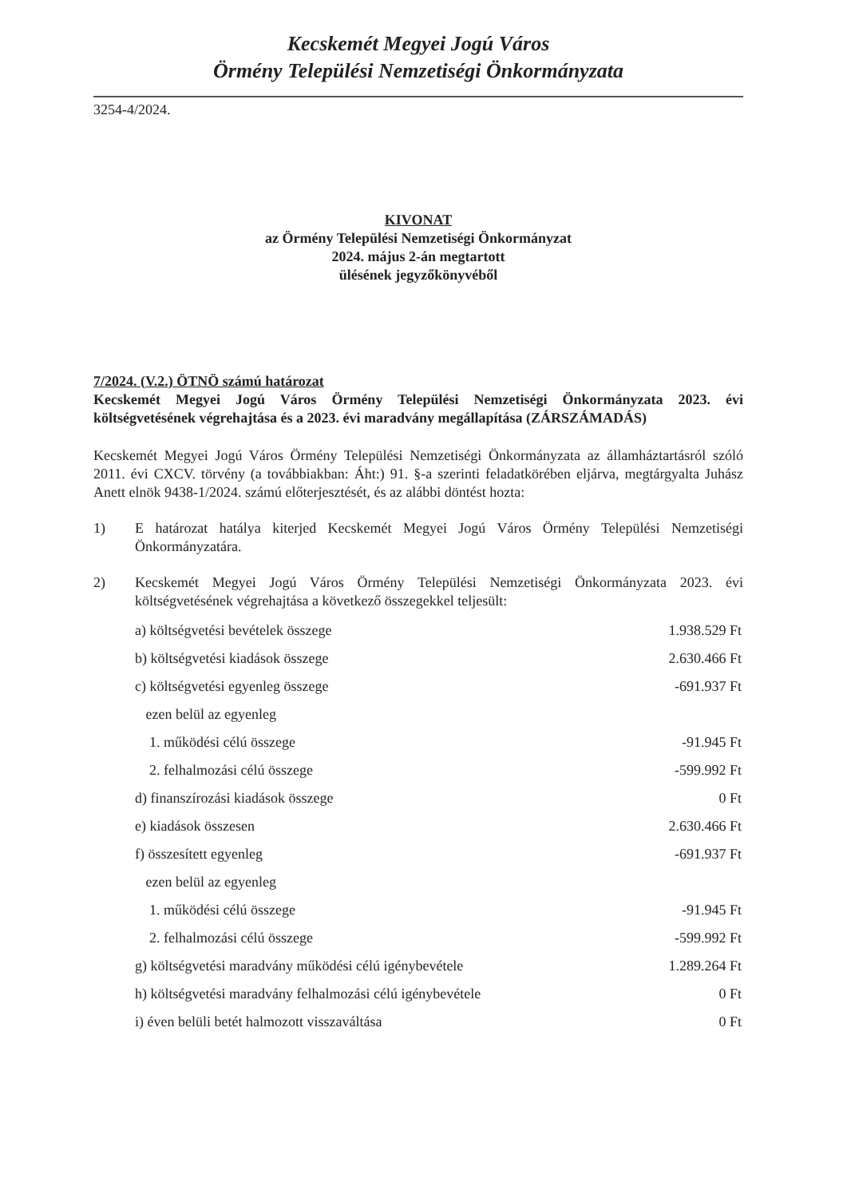Kecskemét Megyei Jogú Város
Örmény Települési Nemzetiségi Önkormányzata
3254-4/2024.
KIVONAT
az Örmény Települési Nemzetiségi Önkormányzat
2024. május 2-án megtartott
ülésének jegyzőkönyvéből
7/2024. (V.2.) ÖTNÖ számú határozat
Kecskemét Megyei Jogú Város Örmény Települési Nemzetiségi Önkormányzata 2023. évi költségvetésének végrehajtása és a 2023. évi maradvány megállapítása (ZÁRSZÁMADÁS)
Kecskemét Megyei Jogú Város Örmény Települési Nemzetiségi Önkormányzata az államháztartásról szóló 2011. évi CXCV. törvény (a továbbiakban: Áht:) 91. §-a szerinti feladatkörében eljárva, megtárgyalta Juhász Anett elnök 9438-1/2024. számú előterjesztését, és az alábbi döntést hozta:
1) E határozat hatálya kiterjed Kecskemét Megyei Jogú Város Örmény Települési Nemzetiségi Önkormányzatára.
2) Kecskemét Megyei Jogú Város Örmény Települési Nemzetiségi Önkormányzata 2023. évi költségvetésének végrehajtása a következő összegekkel teljesült:
| a) költségvetési bevételek összege | 1.938.529 Ft |
| b) költségvetési kiadások összege | 2.630.466 Ft |
| c) költségvetési egyenleg összege | -691.937 Ft |
| ezen belül az egyenleg | |
| 1. működési célú összege | -91.945 Ft |
| 2. felhalmozási célú összege | -599.992 Ft |
| d) finanszírozási kiadások összege | 0 Ft |
| e) kiadások összesen | 2.630.466 Ft |
| f) összesített egyenleg | -691.937 Ft |
| ezen belül az egyenleg | |
| 1. működési célú összege | -91.945 Ft |
| 2. felhalmozási célú összege | -599.992 Ft |
| g) költségvetési maradvány működési célú igénybevétele | 1.289.264 Ft |
| h) költségvetési maradvány felhalmozási célú igénybevétele | 0 Ft |
| i) éven belüli betét halmozott visszaváltása | 0 Ft |